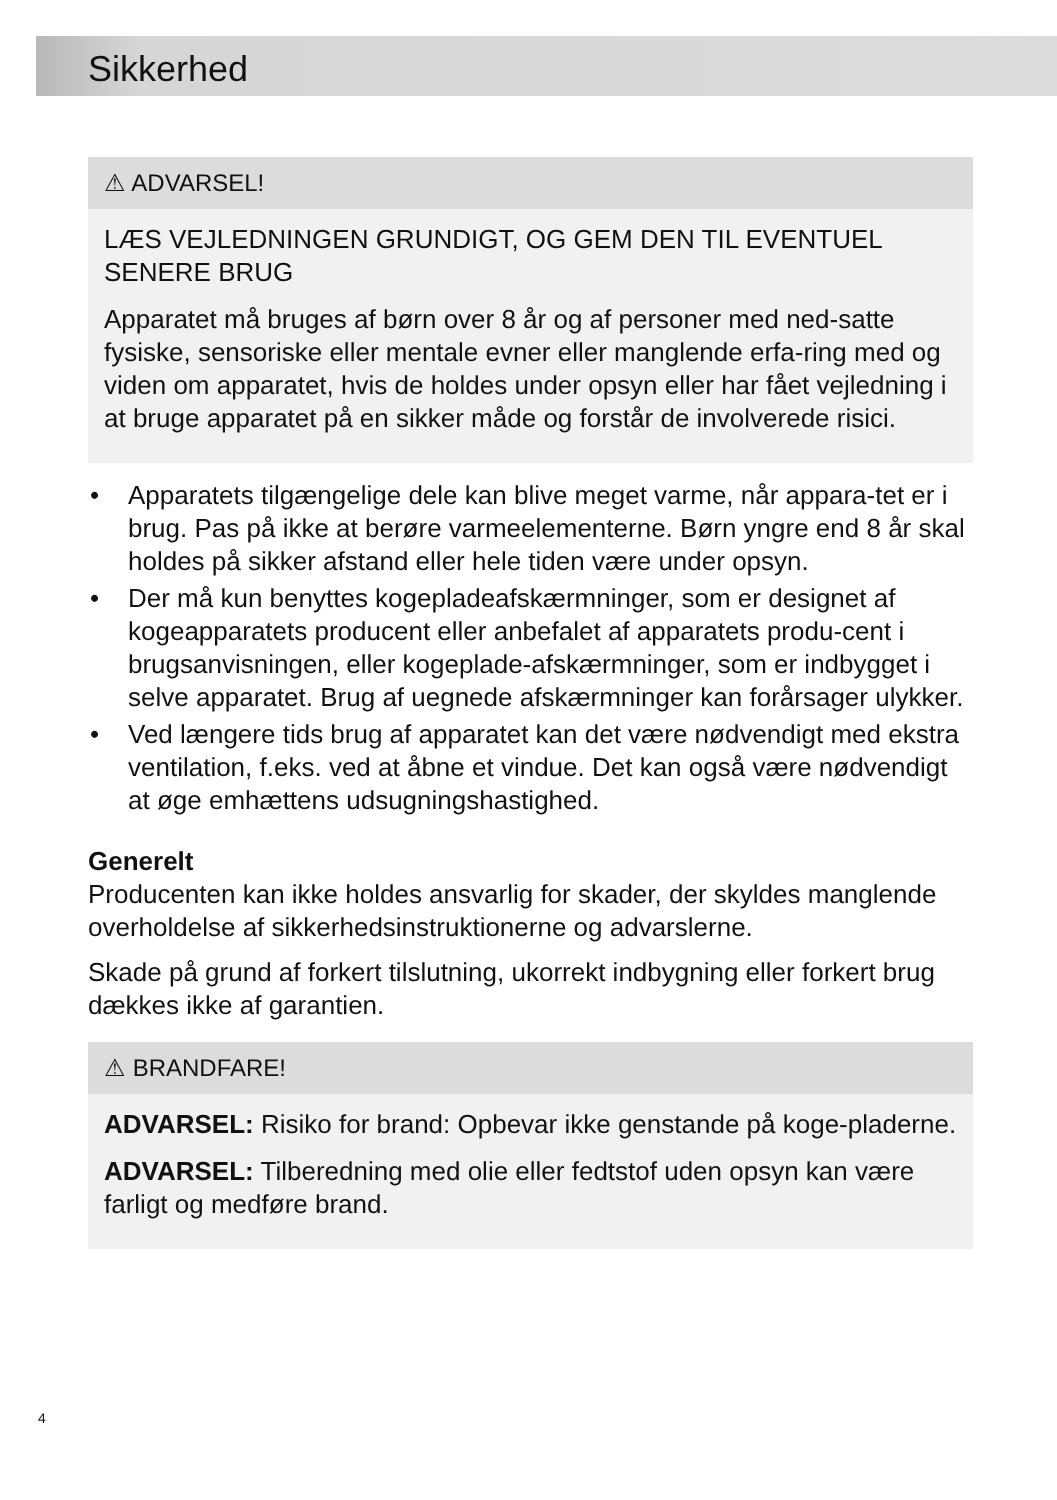Sikkerhed
⚠ ADVARSEL!
LÆS VEJLEDNINGEN GRUNDIGT, OG GEM DEN TIL EVENTUEL SENERE BRUG
Apparatet må bruges af børn over 8 år og af personer med ned-satte fysiske, sensoriske eller mentale evner eller manglende erfa-ring med og viden om apparatet, hvis de holdes under opsyn eller har fået vejledning i at bruge apparatet på en sikker måde og forstår de involverede risici.
• Apparatets tilgængelige dele kan blive meget varme, når appara-tet er i brug. Pas på ikke at berøre varmeelementerne. Børn yngre end 8 år skal holdes på sikker afstand eller hele tiden være under opsyn.
• Der må kun benyttes kogepladeafskærmninger, som er designet af kogeapparatets producent eller anbefalet af apparatets produ-cent i brugsanvisningen, eller kogeplade-afskærmninger, som er indbygget i selve apparatet. Brug af uegnede afskærmninger kan forårsager ulykker.
• Ved længere tids brug af apparatet kan det være nødvendigt med ekstra ventilation, f.eks. ved at åbne et vindue. Det kan også være nødvendigt at øge emhættens udsugningshastighed.
Generelt
Producenten kan ikke holdes ansvarlig for skader, der skyldes manglende overholdelse af sikkerhedsinstruktionerne og advarslerne.
Skade på grund af forkert tilslutning, ukorrekt indbygning eller forkert brug dækkes ikke af garantien.
⚠ BRANDFARE!
ADVARSEL: Risiko for brand: Opbevar ikke genstande på koge-pladerne.
ADVARSEL: Tilberedning med olie eller fedtstof uden opsyn kan være farligt og medføre brand.
4